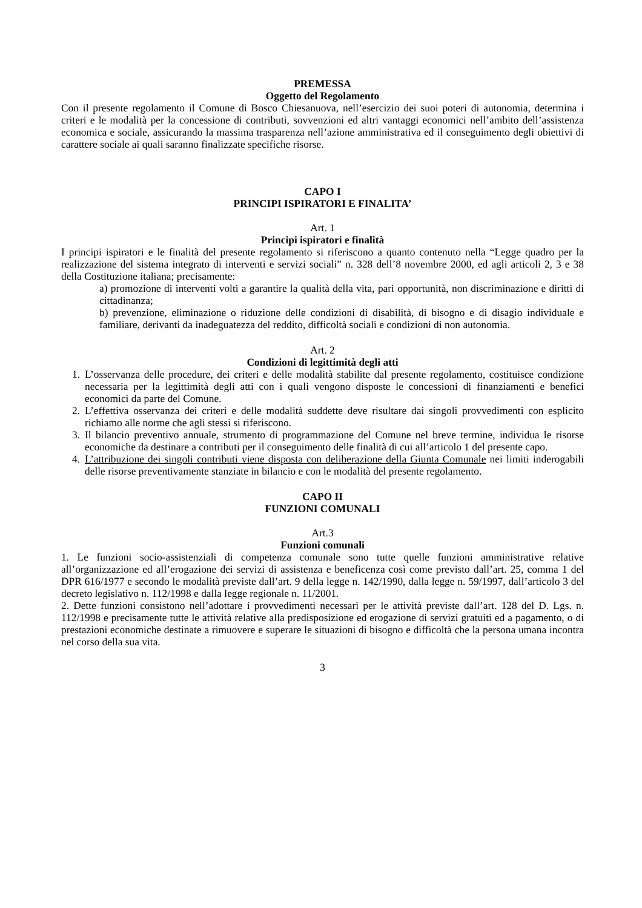PREMESSA
Oggetto del Regolamento
Con il presente regolamento il Comune di Bosco Chiesanuova, nell’esercizio dei suoi poteri di autonomia, determina i criteri e le modalità per la concessione di contributi, sovvenzioni ed altri vantaggi economici nell’ambito dell’assistenza economica e sociale, assicurando la massima trasparenza nell’azione amministrativa ed il conseguimento degli obiettivi di carattere sociale ai quali saranno finalizzate specifiche risorse.
CAPO I
PRINCIPI ISPIRATORI E FINALITA’
Art. 1
Principi ispiratori e finalità
I principi ispiratori e le finalità del presente regolamento si riferiscono a quanto contenuto nella “Legge quadro per la realizzazione del sistema integrato di interventi e servizi sociali” n. 328 dell’8 novembre 2000, ed agli articoli 2, 3 e 38 della Costituzione italiana; precisamente:
a) promozione di interventi volti a garantire la qualità della vita, pari opportunità, non discriminazione e diritti di cittadinanza;
b) prevenzione, eliminazione o riduzione delle condizioni di disabilità, di bisogno e di disagio individuale e familiare, derivanti da inadeguatezza del reddito, difficoltà sociali e condizioni di non autonomia.
Art. 2
Condizioni di legittimità degli atti
1. L’osservanza delle procedure, dei criteri e delle modalità stabilite dal presente regolamento, costituisce condizione necessaria per la legittimità degli atti con i quali vengono disposte le concessioni di finanziamenti e benefici economici da parte del Comune.
2. L’effettiva osservanza dei criteri e delle modalità suddette deve risultare dai singoli provvedimenti con esplicito richiamo alle norme che agli stessi si riferiscono.
3. Il bilancio preventivo annuale, strumento di programmazione del Comune nel breve termine, individua le risorse economiche da destinare a contributi per il conseguimento delle finalità di cui all’articolo 1 del presente capo.
4. L’attribuzione dei singoli contributi viene disposta con deliberazione della Giunta Comunale nei limiti inderogabili delle risorse preventivamente stanziate in bilancio e con le modalità del presente regolamento.
CAPO II
FUNZIONI COMUNALI
Art.3
Funzioni comunali
1. Le funzioni socio-assistenziali di competenza comunale sono tutte quelle funzioni amministrative relative all’organizzazione ed all’erogazione dei servizi di assistenza e beneficenza così come previsto dall’art. 25, comma 1 del DPR 616/1977 e secondo le modalità previste dall’art. 9 della legge n. 142/1990, dalla legge n. 59/1997, dall’articolo 3 del decreto legislativo n. 112/1998 e dalla legge regionale n. 11/2001.
2. Dette funzioni consistono nell’adottare i provvedimenti necessari per le attività previste dall’art. 128 del D. Lgs. n. 112/1998 e precisamente tutte le attività relative alla predisposizione ed erogazione di servizi gratuiti ed a pagamento, o di prestazioni economiche destinate a rimuovere e superare le situazioni di bisogno e difficoltà che la persona umana incontra nel corso della sua vita.
3